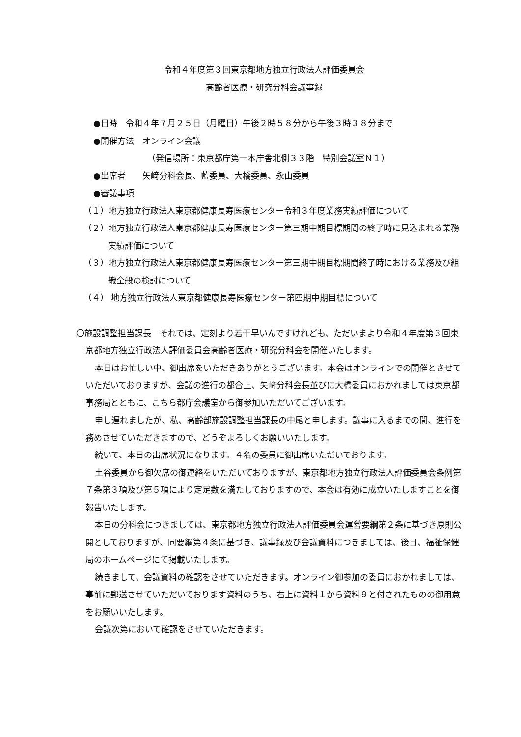令和４年度第３回東京都地方独立行政法人評価委員会
高齢者医療・研究分科会議事録
●日時　令和４年７月２５日（月曜日）午後２時５８分から午後３時３８分まで
●開催方法　オンライン会議
（発信場所：東京都庁第一本庁舎北側３３階　特別会議室Ｎ１）
●出席者　　矢﨑分科会長、藍委員、大橋委員、永山委員
●審議事項
（１）地方独立行政法人東京都健康長寿医療センター令和３年度業務実績評価について
（２）地方独立行政法人東京都健康長寿医療センター第三期中期目標期間の終了時に見込まれる業務実績評価について
（３）地方独立行政法人東京都健康長寿医療センター第三期中期目標期間終了時における業務及び組織全般の検討について
（４） 地方独立行政法人東京都健康長寿医療センター第四期中期目標について
〇施設調整担当課長　それでは、定刻より若干早いんですけれども、ただいまより令和４年度第３回東京都地方独立行政法人評価委員会高齢者医療・研究分科会を開催いたします。
本日はお忙しい中、御出席をいただきありがとうございます。本会はオンラインでの開催とさせていただいておりますが、会議の進行の都合上、矢﨑分科会長並びに大橋委員におかれましては東京都事務局とともに、こちら都庁会議室から御参加いただいてございます。
申し遅れましたが、私、高齢部施設調整担当課長の中尾と申します。議事に入るまでの間、進行を務めさせていただきますので、どうぞよろしくお願いいたします。
続いて、本日の出席状況になります。４名の委員に御出席いただいております。
土谷委員から御欠席の御連絡をいただいておりますが、東京都地方独立行政法人評価委員会条例第７条第３項及び第５項により定足数を満たしておりますので、本会は有効に成立いたしますことを御報告いたします。
本日の分科会につきましては、東京都地方独立行政法人評価委員会運営要綱第２条に基づき原則公開としておりますが、同要綱第４条に基づき、議事録及び会議資料につきましては、後日、福祉保健局のホームページにて掲載いたします。
続きまして、会議資料の確認をさせていただきます。オンライン御参加の委員におかれましては、事前に郵送させていただいております資料のうち、右上に資料１から資料９と付されたものの御用意をお願いいたします。
会議次第において確認をさせていただきます。